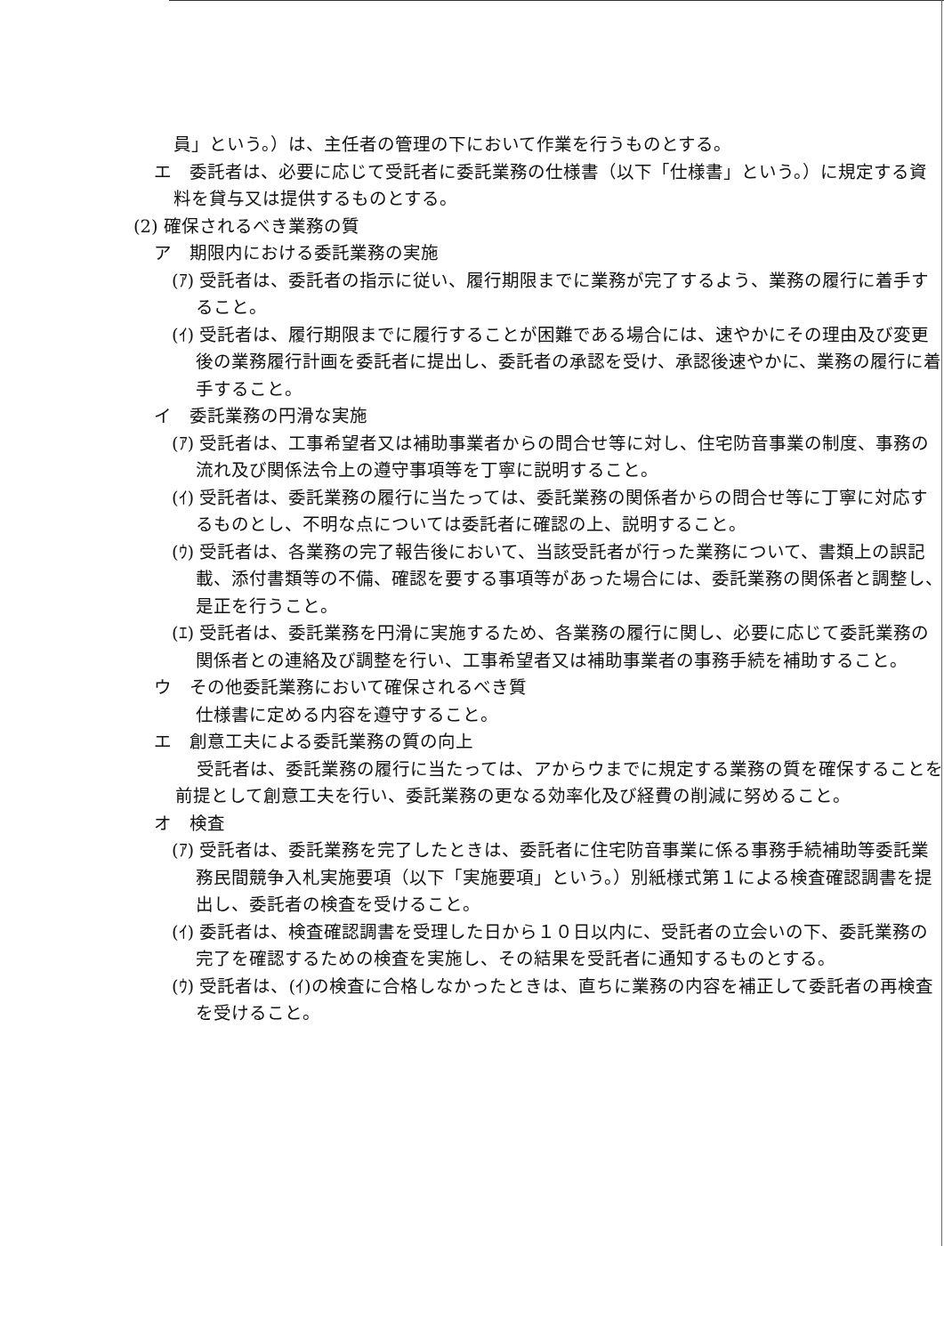員」という。）は、主任者の管理の下において作業を行うものとする。
エ　委託者は、必要に応じて受託者に委託業務の仕様書（以下「仕様書」という。）に規定する資料を貸与又は提供するものとする。
(2) 確保されるべき業務の質
ア　期限内における委託業務の実施
(ｱ) 受託者は、委託者の指示に従い、履行期限までに業務が完了するよう、業務の履行に着手すること。
(ｲ) 受託者は、履行期限までに履行することが困難である場合には、速やかにその理由及び変更後の業務履行計画を委託者に提出し、委託者の承認を受け、承認後速やかに、業務の履行に着手すること。
イ　委託業務の円滑な実施
(ｱ) 受託者は、工事希望者又は補助事業者からの問合せ等に対し、住宅防音事業の制度、事務の流れ及び関係法令上の遵守事項等を丁寧に説明すること。
(ｲ) 受託者は、委託業務の履行に当たっては、委託業務の関係者からの問合せ等に丁寧に対応するものとし、不明な点については委託者に確認の上、説明すること。
(ｳ) 受託者は、各業務の完了報告後において、当該受託者が行った業務について、書類上の誤記載、添付書類等の不備、確認を要する事項等があった場合には、委託業務の関係者と調整し、是正を行うこと。
(ｴ) 受託者は、委託業務を円滑に実施するため、各業務の履行に関し、必要に応じて委託業務の関係者との連絡及び調整を行い、工事希望者又は補助事業者の事務手続を補助すること。
ウ　その他委託業務において確保されるべき質
仕様書に定める内容を遵守すること。
エ　創意工夫による委託業務の質の向上
受託者は、委託業務の履行に当たっては、アからウまでに規定する業務の質を確保することを前提として創意工夫を行い、委託業務の更なる効率化及び経費の削減に努めること。
オ　検査
(ｱ) 受託者は、委託業務を完了したときは、委託者に住宅防音事業に係る事務手続補助等委託業務民間競争入札実施要項（以下「実施要項」という。）別紙様式第１による検査確認調書を提出し、委託者の検査を受けること。
(ｲ) 委託者は、検査確認調書を受理した日から１０日以内に、受託者の立会いの下、委託業務の完了を確認するための検査を実施し、その結果を受託者に通知するものとする。
(ｳ) 受託者は、(ｲ)の検査に合格しなかったときは、直ちに業務の内容を補正して委託者の再検査を受けること。